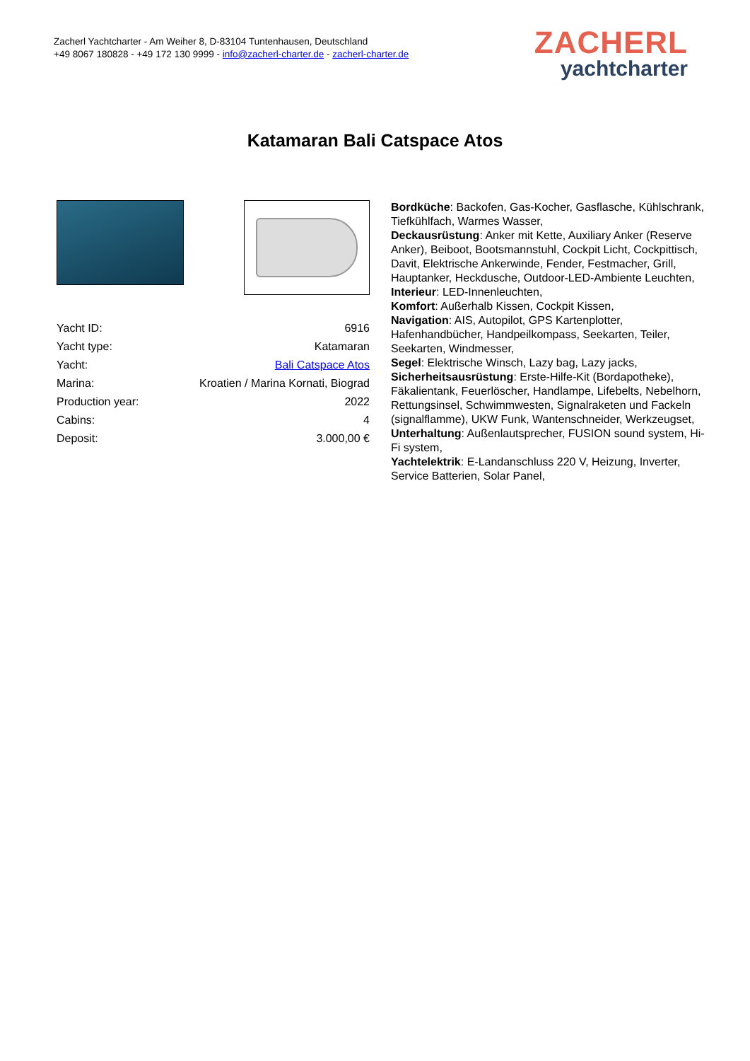Zacherl Yachtcharter - Am Weiher 8, D-83104 Tuntenhausen, Deutschland
+49 8067 180828 - +49 172 130 9999 - info@zacherl-charter.de - zacherl-charter.de
ZACHERL
yachtcharter
Katamaran Bali Catspace Atos
| Yacht ID: | 6916 |
| Yacht type: | Katamaran |
| Yacht: | Bali Catspace Atos |
| Marina: | Kroatien / Marina Kornati, Biograd |
| Production year: | 2022 |
| Cabins: | 4 |
| Deposit: | 3.000,00 € |
Bordküche: Backofen, Gas-Kocher, Gasflasche, Kühlschrank, Tiefkühlfach, Warmes Wasser,
Deckausrüstung: Anker mit Kette, Auxiliary Anker (Reserve Anker), Beiboot, Bootsmannstuhl, Cockpit Licht, Cockpittisch, Davit, Elektrische Ankerwinde, Fender, Festmacher, Grill, Hauptanker, Heckdusche, Outdoor-LED-Ambiente Leuchten,
Interieur: LED-Innenleuchten,
Komfort: Außerhalb Kissen, Cockpit Kissen,
Navigation: AIS, Autopilot, GPS Kartenplotter, Hafenhandbücher, Handpeilkompass, Seekarten, Teiler, Seekarten, Windmesser,
Segel: Elektrische Winsch, Lazy bag, Lazy jacks,
Sicherheitsausrüstung: Erste-Hilfe-Kit (Bordapotheke), Fäkalientank, Feuerlöscher, Handlampe, Lifebelts, Nebelhorn, Rettungsinsel, Schwimmwesten, Signalraketen und Fackeln (signalflamme), UKW Funk, Wantenschneider, Werkzeugset,
Unterhaltung: Außenlautsprecher, FUSION sound system, Hi-Fi system,
Yachtelektrik: E-Landanschluss 220 V, Heizung, Inverter, Service Batterien, Solar Panel,